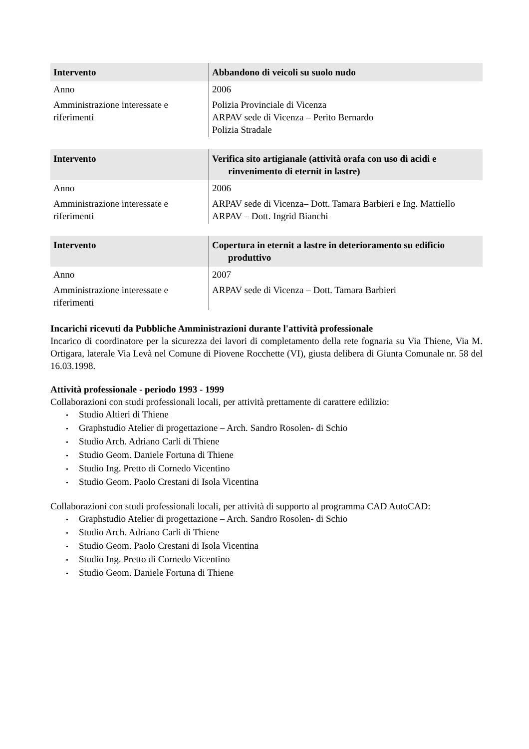| Intervento | Abbandono di veicoli su suolo nudo |
| Anno | 2006 |
| Amministrazione interessate e riferimenti | Polizia Provinciale di Vicenza ARPAV sede di Vicenza – Perito Bernardo Polizia Stradale |
| Intervento | Verifica sito artigianale (attività orafa con uso di acidi e rinvenimento di eternit in lastre) |
| Anno | 2006 |
| Amministrazione interessate e riferimenti | ARPAV sede di Vicenza– Dott. Tamara Barbieri e Ing. Mattiello ARPAV – Dott. Ingrid Bianchi |
| Intervento | Copertura in eternit a lastre in deterioramento su edificio produttivo |
| Anno | 2007 |
| Amministrazione interessate e riferimenti | ARPAV sede di Vicenza – Dott. Tamara Barbieri |
Incarichi ricevuti da Pubbliche Amministrazioni durante l'attività professionale
Incarico di coordinatore per la sicurezza dei lavori di completamento della rete fognaria su Via Thiene, Via M. Ortigara, laterale Via Levà nel Comune di Piovene Rocchette (VI), giusta delibera di Giunta Comunale nr. 58 del 16.03.1998.
Attività professionale - periodo 1993 - 1999
Collaborazioni con studi professionali locali, per attività prettamente di carattere edilizio:
• Studio Altieri di Thiene
• Graphstudio Atelier di progettazione – Arch. Sandro Rosolen- di Schio
• Studio Arch. Adriano Carli di Thiene
• Studio Geom. Daniele Fortuna di Thiene
• Studio Ing. Pretto di Cornedo Vicentino
• Studio Geom. Paolo Crestani di Isola Vicentina
Collaborazioni con studi professionali locali, per attività di supporto al programma CAD AutoCAD:
• Graphstudio Atelier di progettazione – Arch. Sandro Rosolen- di Schio
• Studio Arch. Adriano Carli di Thiene
• Studio Geom. Paolo Crestani di Isola Vicentina
• Studio Ing. Pretto di Cornedo Vicentino
• Studio Geom. Daniele Fortuna di Thiene